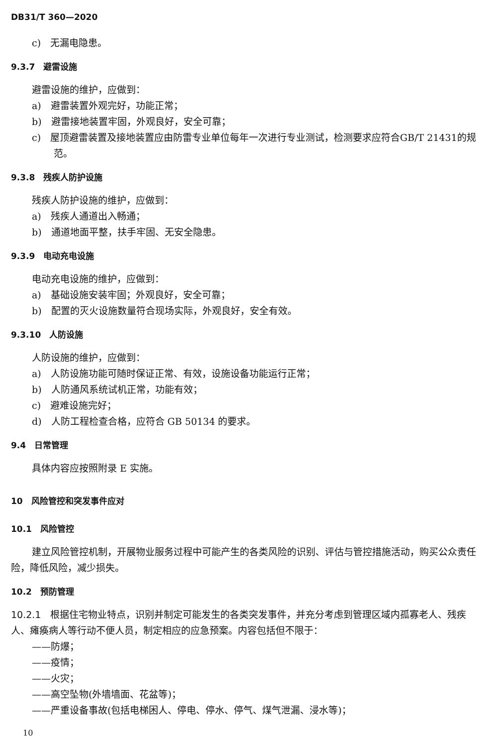DB31/T 360—2020
c)　无漏电隐患。
9.3.7　避雷设施
避雷设施的维护，应做到：
a)　避雷装置外观完好，功能正常；
b)　避雷接地装置牢固，外观良好，安全可靠；
c)　屋顶避雷装置及接地装置应由防雷专业单位每年一次进行专业测试，检测要求应符合GB/T 21431的规范。
9.3.8　残疾人防护设施
残疾人防护设施的维护，应做到：
a)　残疾人通道出入畅通；
b)　通道地面平整，扶手牢固、无安全隐患。
9.3.9　电动充电设施
电动充电设施的维护，应做到：
a)　基础设施安装牢固；外观良好，安全可靠；
b)　配置的灭火设施数量符合现场实际，外观良好，安全有效。
9.3.10　人防设施
人防设施的维护，应做到：
a)　人防设施功能可随时保证正常、有效，设施设备功能运行正常；
b)　人防通风系统试机正常，功能有效；
c)　避难设施完好；
d)　人防工程检查合格，应符合 GB 50134 的要求。
9.4　日常管理
具体内容应按照附录 E 实施。
10　风险管控和突发事件应对
10.1　风险管控
建立风险管控机制，开展物业服务过程中可能产生的各类风险的识别、评估与管控措施活动，购买公众责任险，降低风险，减少损失。
10.2　预防管理
10.2.1　根据住宅物业特点，识别并制定可能发生的各类突发事件，并充分考虑到管理区域内孤寡老人、残疾人、瘫痪病人等行动不便人员，制定相应的应急预案。内容包括但不限于：
——防爆；
——疫情；
——火灾；
——高空坠物(外墙墙面、花盆等)；
——严重设备事故(包括电梯困人、停电、停水、停气、煤气泄漏、浸水等)；
10